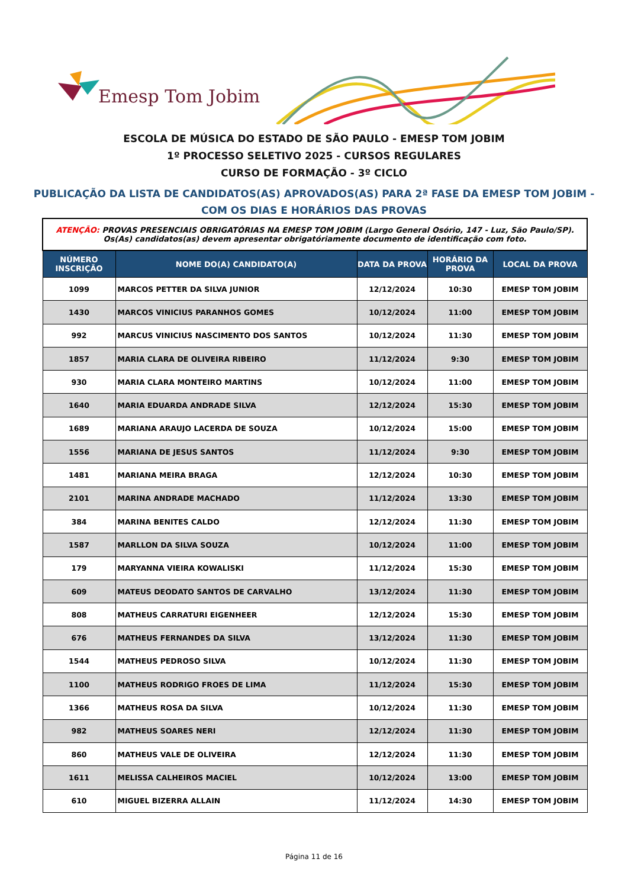Emesp Tom Jobim
ESCOLA DE MÚSICA DO ESTADO DE SÃO PAULO - EMESP TOM JOBIM
1º PROCESSO SELETIVO 2025 - CURSOS REGULARES
CURSO DE FORMAÇÃO - 3º CICLO
PUBLICAÇÃO DA LISTA DE CANDIDATOS(AS) APROVADOS(AS) PARA 2ª FASE DA EMESP TOM JOBIM -
COM OS DIAS E HORÁRIOS DAS PROVAS
| ATENÇÃO: PROVAS PRESENCIAIS OBRIGATÓRIAS NA EMESP TOM JOBIM (Largo General Osório, 147 - Luz, São Paulo/SP). Os(As) candidatos(as) devem apresentar obrigatóriamente documento de identificação com foto. | | | | |
| NÚMERO INSCRIÇÃO | NOME DO(A) CANDIDATO(A) | DATA DA PROVA | HORÁRIO DA PROVA | LOCAL DA PROVA |
| 1099 | MARCOS PETTER DA SILVA JUNIOR | 12/12/2024 | 10:30 | EMESP TOM JOBIM |
| 1430 | MARCOS VINICIUS PARANHOS GOMES | 10/12/2024 | 11:00 | EMESP TOM JOBIM |
| 992 | MARCUS VINICIUS NASCIMENTO DOS SANTOS | 10/12/2024 | 11:30 | EMESP TOM JOBIM |
| 1857 | MARIA CLARA DE OLIVEIRA RIBEIRO | 11/12/2024 | 9:30 | EMESP TOM JOBIM |
| 930 | MARIA CLARA MONTEIRO MARTINS | 10/12/2024 | 11:00 | EMESP TOM JOBIM |
| 1640 | MARIA EDUARDA ANDRADE SILVA | 12/12/2024 | 15:30 | EMESP TOM JOBIM |
| 1689 | MARIANA ARAUJO LACERDA DE SOUZA | 10/12/2024 | 15:00 | EMESP TOM JOBIM |
| 1556 | MARIANA DE JESUS SANTOS | 11/12/2024 | 9:30 | EMESP TOM JOBIM |
| 1481 | MARIANA MEIRA BRAGA | 12/12/2024 | 10:30 | EMESP TOM JOBIM |
| 2101 | MARINA ANDRADE MACHADO | 11/12/2024 | 13:30 | EMESP TOM JOBIM |
| 384 | MARINA BENITES CALDO | 12/12/2024 | 11:30 | EMESP TOM JOBIM |
| 1587 | MARLLON DA SILVA SOUZA | 10/12/2024 | 11:00 | EMESP TOM JOBIM |
| 179 | MARYANNA VIEIRA KOWALISKI | 11/12/2024 | 15:30 | EMESP TOM JOBIM |
| 609 | MATEUS DEODATO SANTOS DE CARVALHO | 13/12/2024 | 11:30 | EMESP TOM JOBIM |
| 808 | MATHEUS CARRATURI EIGENHEER | 12/12/2024 | 15:30 | EMESP TOM JOBIM |
| 676 | MATHEUS FERNANDES DA SILVA | 13/12/2024 | 11:30 | EMESP TOM JOBIM |
| 1544 | MATHEUS PEDROSO SILVA | 10/12/2024 | 11:30 | EMESP TOM JOBIM |
| 1100 | MATHEUS RODRIGO FROES DE LIMA | 11/12/2024 | 15:30 | EMESP TOM JOBIM |
| 1366 | MATHEUS ROSA DA SILVA | 10/12/2024 | 11:30 | EMESP TOM JOBIM |
| 982 | MATHEUS SOARES NERI | 12/12/2024 | 11:30 | EMESP TOM JOBIM |
| 860 | MATHEUS VALE DE OLIVEIRA | 12/12/2024 | 11:30 | EMESP TOM JOBIM |
| 1611 | MELISSA CALHEIROS MACIEL | 10/12/2024 | 13:00 | EMESP TOM JOBIM |
| 610 | MIGUEL BIZERRA ALLAIN | 11/12/2024 | 14:30 | EMESP TOM JOBIM |
Página 11 de 16